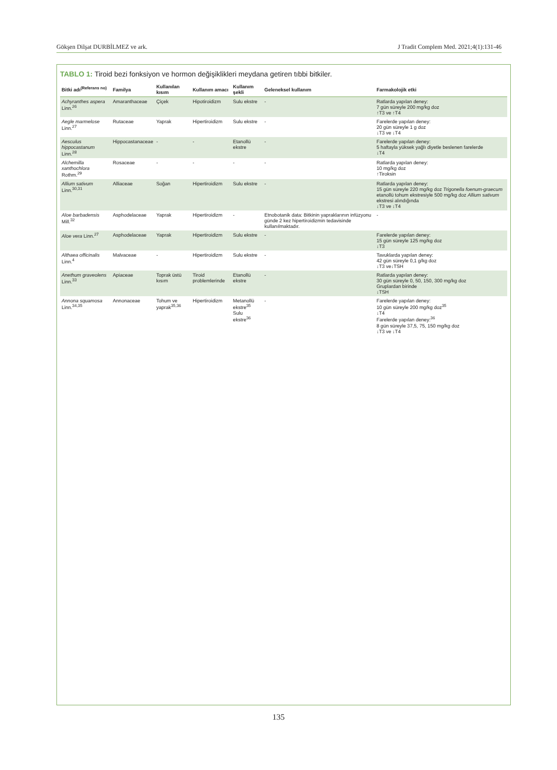Gökşen Dilşat DURBİLMEZ ve ark. J Tradit Complem Med. 2021;4(1):131-46
TABLO 1: Tiroid bezi fonksiyon ve hormon değişiklikleri meydana getiren tıbbi bitkiler.
| Bitki adı<sup>(Referans no)</sup> | Familya | Kullanılan kısım | Kullanım amacı | Kullanım şekli | Geleneksel kullanım | Farmakolojik etki |
| --- | --- | --- | --- | --- | --- | --- |
| Achyranthes aspera Linn.<sup>26</sup> | Amaranthaceae | Çiçek | Hipotiroidizm | Sulu ekstre | - | Ratlarda yapılan deney: 7 gün süreyle 200 mg/kg doz ↑T3 ve ↑T4 |
| Aegle marmelose Linn.<sup>27</sup> | Rutaceae | Yaprak | Hipertiroidizm | Sulu ekstre | - | Farelerde yapılan deney: 20 gün süreyle 1 g doz ↓T3 ve ↓T4 |
| Aesculus hippocastanum Linn.<sup>28</sup> | Hippocastanaceae | - | - | Etanollü ekstre | - | Farelerde yapılan deney: 5 haftayla yüksek yağlı diyetle beslenen farelerde ↓T4 |
| Alchemilla xanthochlora Rothm.<sup>29</sup> | Rosaceae | - | - | - | - | Ratlarda yapılan deney: 10 mg/kg doz ↑Tiroksin |
| Allium sativum Linn.<sup>30,31</sup> | Alliaceae | Soğan | Hipertiroidizm | Sulu ekstre | - | Ratlarda yapılan deney: 15 gün süreyle 220 mg/kg doz Trigonella foenum-graecum etanollü tohum ekstresiyle 500 mg/kg doz Allium sativum ekstresi alındığında ↓T3 ve ↓T4 |
| Aloe barbadensis Mill.<sup>32</sup> | Asphodelaceae | Yaprak | Hipertiroidizm | - | Etnobotanik data: Bitkinin yapraklarının infüzyonu günde 2 kez hipertiroidizmin tedavisinde kullanılmaktadır. | - |
| Aloe vera Linn.<sup>27</sup> | Asphodelaceae | Yaprak | Hipertiroidizm | Sulu ekstre | - | Farelerde yapılan deney: 15 gün süreyle 125 mg/kg doz ↓T3 |
| Althaea officinalis Linn.<sup>4</sup> | Malvaceae | - | Hipertiroidizm | Sulu ekstre | - | Tavuklarda yapılan deney: 42 gün süreyle 0,1 g/kg doz ↓T3 ve↓TSH |
| Anethum graveolens Linn.<sup>33</sup> | Apiaceae | Toprak üstü kısım | Tiroid problemlerinde | Etanollü ekstre | - | Ratlarda yapılan deney: 30 gün süreyle 0, 50, 150, 300 mg/kg doz Gruplardan birinde ↓TSH |
| Annona squamosa Linn.<sup>34,35</sup> | Annonaceae | Tohum ve yaprak<sup>35,36</sup> | Hipertiroidizm | Metanollü ekstre<sup>35</sup> Sulu ekstre<sup>36</sup> | - | Farelerde yapılan deney: 10 gün süreyle 200 mg/kg doz<sup>35</sup> ↓T4 Farelerde yapılan deney:<sup>36</sup> 8 gün süreyle 37,5, 75, 150 mg/kg doz ↓T3 ve ↓T4 |
135